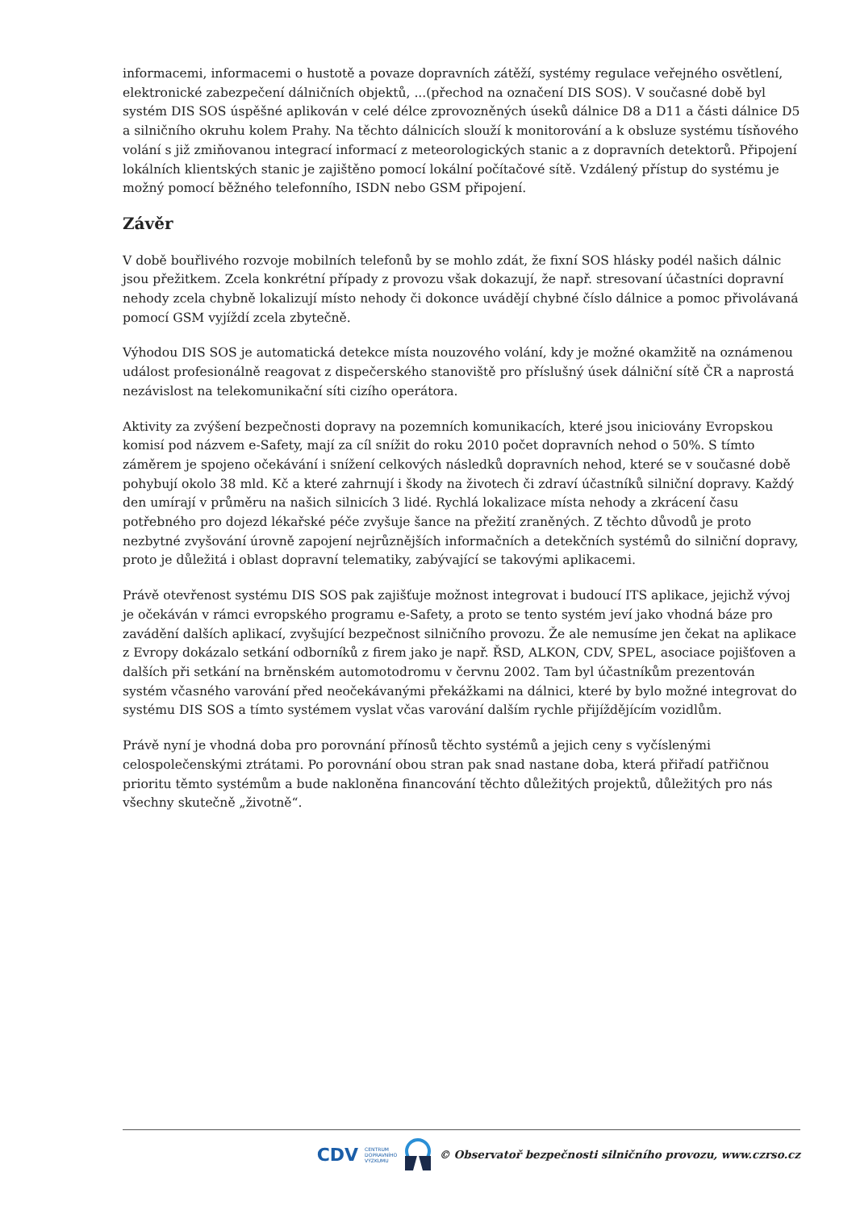informacemi, informacemi o hustotě a povaze dopravních zátěží, systémy regulace veřejného osvětlení, elektronické zabezpečení dálničních objektů, ...(přechod na označení DIS SOS). V současné době byl systém DIS SOS úspěšné aplikován v celé délce zprovozněných úseků dálnice D8 a D11 a části dálnice D5 a silničního okruhu kolem Prahy. Na těchto dálnicích slouží k monitorování a k obsluze systému tísňového volání s již zmiňovanou integrací informací z meteorologických stanic a z dopravních detektorů. Připojení lokálních klientských stanic je zajištěno pomocí lokální počítačové sítě. Vzdálený přístup do systému je možný pomocí běžného telefonního, ISDN nebo GSM připojení.
Závěr
V době bouřlivého rozvoje mobilních telefonů by se mohlo zdát, že fixní SOS hlásky podél našich dálnic jsou přežitkem. Zcela konkrétní případy z provozu však dokazují, že např. stresovaní účastníci dopravní nehody zcela chybně lokalizují místo nehody či dokonce uvádějí chybné číslo dálnice a pomoc přivolávaná pomocí GSM vyjíždí zcela zbytečně.
Výhodou DIS SOS je automatická detekce místa nouzového volání, kdy je možné okamžitě na oznámenou událost profesionálně reagovat z dispečerského stanoviště pro příslušný úsek dálniční sítě ČR a naprostá nezávislost na telekomunikační síti cizího operátora.
Aktivity za zvýšení bezpečnosti dopravy na pozemních komunikacích, které jsou iniciovány Evropskou komisí pod názvem e-Safety, mají za cíl snížit do roku 2010 počet dopravních nehod o 50%. S tímto záměrem je spojeno očekávání i snížení celkových následků dopravních nehod, které se v současné době pohybují okolo 38 mld. Kč a které zahrnují i škody na životech či zdraví účastníků silniční dopravy. Každý den umírají v průměru na našich silnicích 3 lidé. Rychlá lokalizace místa nehody a zkrácení času potřebného pro dojezd lékařské péče zvyšuje šance na přežití zraněných. Z těchto důvodů je proto nezbytné zvyšování úrovně zapojení nejrůznějších informačních a detekčních systémů do silniční dopravy, proto je důležitá i oblast dopravní telematiky, zabývající se takovými aplikacemi.
Právě otevřenost systému DIS SOS pak zajišťuje možnost integrovat i budoucí ITS aplikace, jejichž vývoj je očekáván v rámci evropského programu e-Safety, a proto se tento systém jeví jako vhodná báze pro zavádění dalších aplikací, zvyšující bezpečnost silničního provozu. Že ale nemusíme jen čekat na aplikace z Evropy dokázalo setkání odborníků z firem jako je např. ŘSD, ALKON, CDV, SPEL, asociace pojišťoven a dalších při setkání na brněnském automotodromu v červnu 2002. Tam byl účastníkům prezentován systém včasného varování před neočekávanými překážkami na dálnici, které by bylo možné integrovat do systému DIS SOS a tímto systémem vyslat včas varování dalším rychle přijíždějícím vozidlům.
Právě nyní je vhodná doba pro porovnání přínosů těchto systémů a jejich ceny s vyčíslenými celospolečenskými ztrátami. Po porovnání obou stran pak snad nastane doba, která přiřadí patřičnou prioritu těmto systémům a bude nakloněna financování těchto důležitých projektů, důležitých pro nás všechny skutečně „životně“.
CDV CENTRUM
DOPRAVNÍHO
VÝZKUMU © Observatoř bezpečnosti silničního provozu, www.czrso.cz